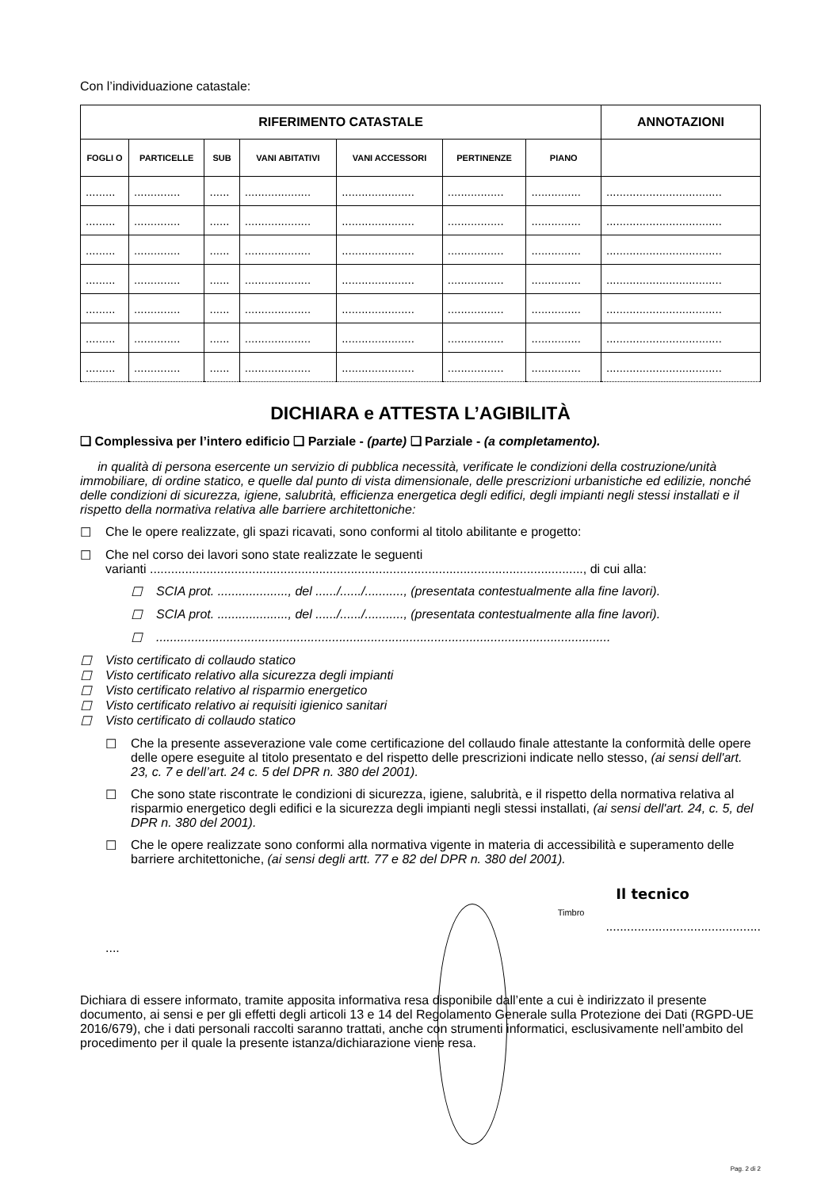Con l’individuazione catastale:
| RIFERIMENTO CATASTALE | | | | | | | ANNOTAZIONI |
| --- | --- | --- | --- | --- | --- | --- | --- |
| FOGLI O | PARTICELLE | SUB | VANI ABITATIVI | VANI ACCESSORI | PERTINENZE | PIANO | |
| ......... | .............. | ...... | .................... | ...................... | ................. | ............... | ................................... |
| ......... | .............. | ...... | .................... | ...................... | ................. | ............... | ................................... |
| ......... | .............. | ...... | .................... | ...................... | ................. | ............... | ................................... |
| ......... | .............. | ...... | .................... | ...................... | ................. | ............... | ................................... |
| ......... | .............. | ...... | .................... | ...................... | ................. | ............... | ................................... |
| ......... | .............. | ...... | .................... | ...................... | ................. | ............... | ................................... |
| ......... | .............. | ...... | .................... | ...................... | ................. | ............... | ................................... |
DICHIARA e ATTESTA L’AGIBILITÀ
❑ Complessiva per l’intero edificio ❑ Parziale - (parte) ❑ Parziale - (a completamento).
in qualità di persona esercente un servizio di pubblica necessità, verificate le condizioni della costruzione/unità immobiliare, di ordine statico, e quelle dal punto di vista dimensionale, delle prescrizioni urbanistiche ed edilizie, nonché delle condizioni di sicurezza, igiene, salubrità, efficienza energetica degli edifici, degli impianti negli stessi installati e il rispetto della normativa relativa alle barriere architettoniche:
☐ Che le opere realizzate, gli spazi ricavati, sono conformi al titolo abilitante e progetto:
☐ Che nel corso dei lavori sono state realizzate le seguenti
varianti ..........................................................................................................................., di cui alla:
☐ SCIA prot. ...................., del ....../....../..........., (presentata contestualmente alla fine lavori).
☐ SCIA prot. ...................., del ....../....../..........., (presentata contestualmente alla fine lavori).
☐.................................................................................................................................
☐ Visto certificato di collaudo statico
☐ Visto certificato relativo alla sicurezza degli impianti
☐ Visto certificato relativo al risparmio energetico
☐ Visto certificato relativo ai requisiti igienico sanitari
☐ Visto certificato di collaudo statico
☐ Che la presente asseverazione vale come certificazione del collaudo finale attestante la conformità delle opere delle opere eseguite al titolo presentato e del rispetto delle prescrizioni indicate nello stesso, (ai sensi dell'art. 23, c. 7 e dell’art. 24 c. 5 del DPR n. 380 del 2001).
☐ Che sono state riscontrate le condizioni di sicurezza, igiene, salubrità, e il rispetto della normativa relativa al risparmio energetico degli edifici e la sicurezza degli impianti negli stessi installati, (ai sensi dell'art. 24, c. 5, del DPR n. 380 del 2001).
☐ Che le opere realizzate sono conformi alla normativa vigente in materia di accessibilità e superamento delle barriere architettoniche, (ai sensi degli artt. 77 e 82 del DPR n. 380 del 2001).
....
Timbro
Il tecnico
............................................
Dichiara di essere informato, tramite apposita informativa resa disponibile dall’ente a cui è indirizzato il presente documento, ai sensi e per gli effetti degli articoli 13 e 14 del Regolamento Generale sulla Protezione dei Dati (RGPD-UE 2016/679), che i dati personali raccolti saranno trattati, anche con strumenti informatici, esclusivamente nell’ambito del procedimento per il quale la presente istanza/dichiarazione viene resa.
Pag. 2 di 2